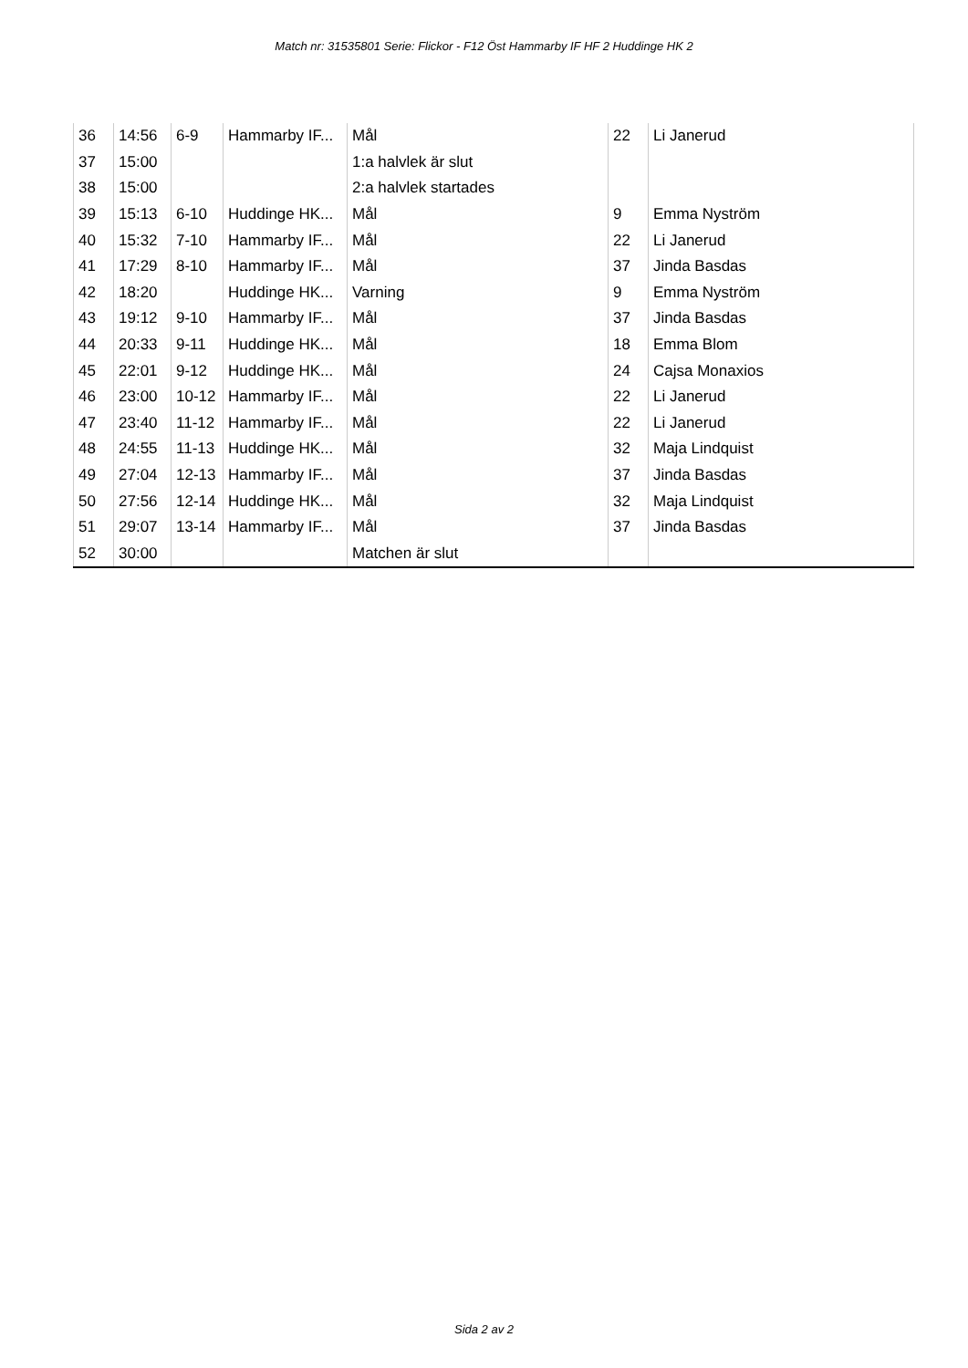Match nr: 31535801 Serie: Flickor - F12 Öst Hammarby IF HF 2 Huddinge HK 2
| 36 | 14:56 | 6-9 | Hammarby IF... | Mål | 22 | Li Janerud |
| 37 | 15:00 | | | 1:a halvlek är slut | | |
| 38 | 15:00 | | | 2:a halvlek startades | | |
| 39 | 15:13 | 6-10 | Huddinge HK... | Mål | 9 | Emma Nyström |
| 40 | 15:32 | 7-10 | Hammarby IF... | Mål | 22 | Li Janerud |
| 41 | 17:29 | 8-10 | Hammarby IF... | Mål | 37 | Jinda Basdas |
| 42 | 18:20 | | Huddinge HK... | Varning | 9 | Emma Nyström |
| 43 | 19:12 | 9-10 | Hammarby IF... | Mål | 37 | Jinda Basdas |
| 44 | 20:33 | 9-11 | Huddinge HK... | Mål | 18 | Emma Blom |
| 45 | 22:01 | 9-12 | Huddinge HK... | Mål | 24 | Cajsa Monaxios |
| 46 | 23:00 | 10-12 | Hammarby IF... | Mål | 22 | Li Janerud |
| 47 | 23:40 | 11-12 | Hammarby IF... | Mål | 22 | Li Janerud |
| 48 | 24:55 | 11-13 | Huddinge HK... | Mål | 32 | Maja Lindquist |
| 49 | 27:04 | 12-13 | Hammarby IF... | Mål | 37 | Jinda Basdas |
| 50 | 27:56 | 12-14 | Huddinge HK... | Mål | 32 | Maja Lindquist |
| 51 | 29:07 | 13-14 | Hammarby IF... | Mål | 37 | Jinda Basdas |
| 52 | 30:00 | | | Matchen är slut | | |
Sida 2 av 2